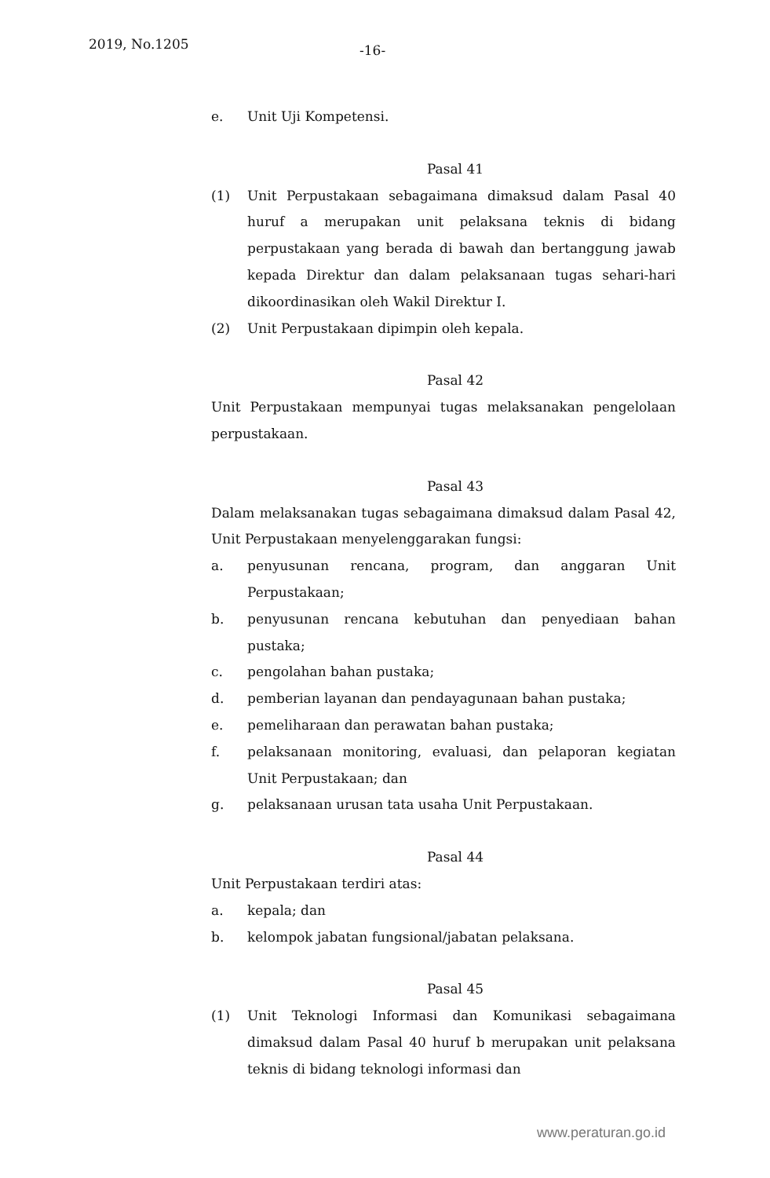2019, No.1205 -16-
e. Unit Uji Kompetensi.
Pasal 41
(1) Unit Perpustakaan sebagaimana dimaksud dalam Pasal 40 huruf a merupakan unit pelaksana teknis di bidang perpustakaan yang berada di bawah dan bertanggung jawab kepada Direktur dan dalam pelaksanaan tugas sehari-hari dikoordinasikan oleh Wakil Direktur I.
(2) Unit Perpustakaan dipimpin oleh kepala.
Pasal 42
Unit Perpustakaan mempunyai tugas melaksanakan pengelolaan perpustakaan.
Pasal 43
Dalam melaksanakan tugas sebagaimana dimaksud dalam Pasal 42, Unit Perpustakaan menyelenggarakan fungsi:
a. penyusunan rencana, program, dan anggaran Unit Perpustakaan;
b. penyusunan rencana kebutuhan dan penyediaan bahan pustaka;
c. pengolahan bahan pustaka;
d. pemberian layanan dan pendayagunaan bahan pustaka;
e. pemeliharaan dan perawatan bahan pustaka;
f. pelaksanaan monitoring, evaluasi, dan pelaporan kegiatan Unit Perpustakaan; dan
g. pelaksanaan urusan tata usaha Unit Perpustakaan.
Pasal 44
Unit Perpustakaan terdiri atas:
a. kepala; dan
b. kelompok jabatan fungsional/jabatan pelaksana.
Pasal 45
(1) Unit Teknologi Informasi dan Komunikasi sebagaimana dimaksud dalam Pasal 40 huruf b merupakan unit pelaksana teknis di bidang teknologi informasi dan
www.peraturan.go.id